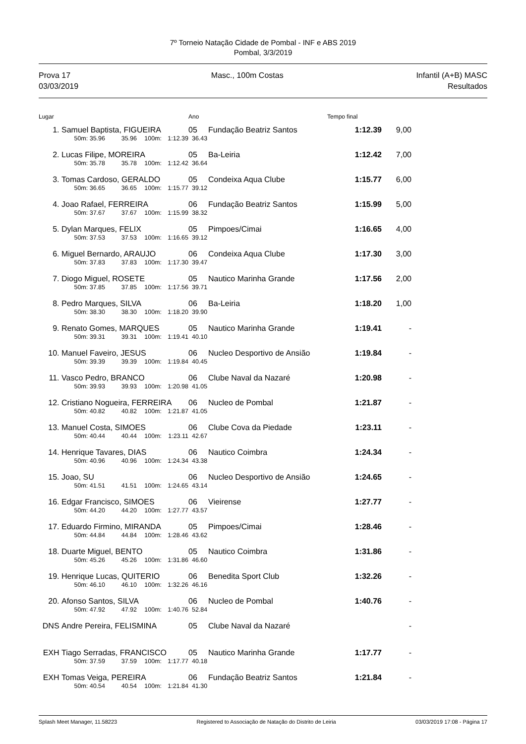7º Torneio Natação Cidade de Pombal - INF e ABS 2019
Pombal, 3/3/2019
Prova 17
03/03/2019
Masc., 100m Costas Infantil (A+B) MASC
Resultados
| Lugar | | | | | Ano | | Tempo final | | |
| --- | --- | --- | --- | --- | --- | --- | --- | --- | --- |
| 1. | Samuel Baptista, FIGUEIRA | | | | 05 | Fundação Beatriz Santos | 1:12.39 | 9,00 | |
| | 50m: 35.96 | 35.96 | 100m: | 1:12.39 | 36.43 | | | | |
| 2. | Lucas Filipe, MOREIRA | | | | 05 | Ba-Leiria | 1:12.42 | 7,00 | |
| | 50m: 35.78 | 35.78 | 100m: | 1:12.42 | 36.64 | | | | |
| 3. | Tomas Cardoso, GERALDO | | | | 05 | Condeixa Aqua Clube | 1:15.77 | 6,00 | |
| | 50m: 36.65 | 36.65 | 100m: | 1:15.77 | 39.12 | | | | |
| 4. | Joao Rafael, FERREIRA | | | | 06 | Fundação Beatriz Santos | 1:15.99 | 5,00 | |
| | 50m: 37.67 | 37.67 | 100m: | 1:15.99 | 38.32 | | | | |
| 5. | Dylan Marques, FELIX | | | | 05 | Pimpoes/Cimai | 1:16.65 | 4,00 | |
| | 50m: 37.53 | 37.53 | 100m: | 1:16.65 | 39.12 | | | | |
| 6. | Miguel Bernardo, ARAUJO | | | | 06 | Condeixa Aqua Clube | 1:17.30 | 3,00 | |
| | 50m: 37.83 | 37.83 | 100m: | 1:17.30 | 39.47 | | | | |
| 7. | Diogo Miguel, ROSETE | | | | 05 | Nautico Marinha Grande | 1:17.56 | 2,00 | |
| | 50m: 37.85 | 37.85 | 100m: | 1:17.56 | 39.71 | | | | |
| 8. | Pedro Marques, SILVA | | | | 06 | Ba-Leiria | 1:18.20 | 1,00 | |
| | 50m: 38.30 | 38.30 | 100m: | 1:18.20 | 39.90 | | | | |
| 9. | Renato Gomes, MARQUES | | | | 05 | Nautico Marinha Grande | 1:19.41 | - | |
| | 50m: 39.31 | 39.31 | 100m: | 1:19.41 | 40.10 | | | | |
| 10. | Manuel Faveiro, JESUS | | | | 06 | Nucleo Desportivo de Ansião | 1:19.84 | - | |
| | 50m: 39.39 | 39.39 | 100m: | 1:19.84 | 40.45 | | | | |
| 11. | Vasco Pedro, BRANCO | | | | 06 | Clube Naval da Nazaré | 1:20.98 | - | |
| | 50m: 39.93 | 39.93 | 100m: | 1:20.98 | 41.05 | | | | |
| 12. | Cristiano Nogueira, FERREIRA | | | | 06 | Nucleo de Pombal | 1:21.87 | - | |
| | 50m: 40.82 | 40.82 | 100m: | 1:21.87 | 41.05 | | | | |
| 13. | Manuel Costa, SIMOES | | | | 06 | Clube Cova da Piedade | 1:23.11 | - | |
| | 50m: 40.44 | 40.44 | 100m: | 1:23.11 | 42.67 | | | | |
| 14. | Henrique Tavares, DIAS | | | | 06 | Nautico Coimbra | 1:24.34 | - | |
| | 50m: 40.96 | 40.96 | 100m: | 1:24.34 | 43.38 | | | | |
| 15. | Joao, SU | | | | 06 | Nucleo Desportivo de Ansião | 1:24.65 | - | |
| | 50m: 41.51 | 41.51 | 100m: | 1:24.65 | 43.14 | | | | |
| 16. | Edgar Francisco, SIMOES | | | | 06 | Vieirense | 1:27.77 | - | |
| | 50m: 44.20 | 44.20 | 100m: | 1:27.77 | 43.57 | | | | |
| 17. | Eduardo Firmino, MIRANDA | | | | 05 | Pimpoes/Cimai | 1:28.46 | - | |
| | 50m: 44.84 | 44.84 | 100m: | 1:28.46 | 43.62 | | | | |
| 18. | Duarte Miguel, BENTO | | | | 05 | Nautico Coimbra | 1:31.86 | - | |
| | 50m: 45.26 | 45.26 | 100m: | 1:31.86 | 46.60 | | | | |
| 19. | Henrique Lucas, QUITERIO | | | | 06 | Benedita Sport Club | 1:32.26 | - | |
| | 50m: 46.10 | 46.10 | 100m: | 1:32.26 | 46.16 | | | | |
| 20. | Afonso Santos, SILVA | | | | 06 | Nucleo de Pombal | 1:40.76 | - | |
| | 50m: 47.92 | 47.92 | 100m: | 1:40.76 | 52.84 | | | | |
| DNS | Andre Pereira, FELISMINA | | | | 05 | Clube Naval da Nazaré | | - | |
| EXH | Tiago Serradas, FRANCISCO | | | | 05 | Nautico Marinha Grande | 1:17.77 | - | |
| | 50m: 37.59 | 37.59 | 100m: | 1:17.77 | 40.18 | | | | |
| EXH | Tomas Veiga, PEREIRA | | | | 06 | Fundação Beatriz Santos | 1:21.84 | - | |
| | 50m: 40.54 | 40.54 | 100m: | 1:21.84 | 41.30 | | | | |
Splash Meet Manager, 11.58223 Registered to Associação de Natação do Distrito de Leiria 03/03/2019 17:08 - Página 17